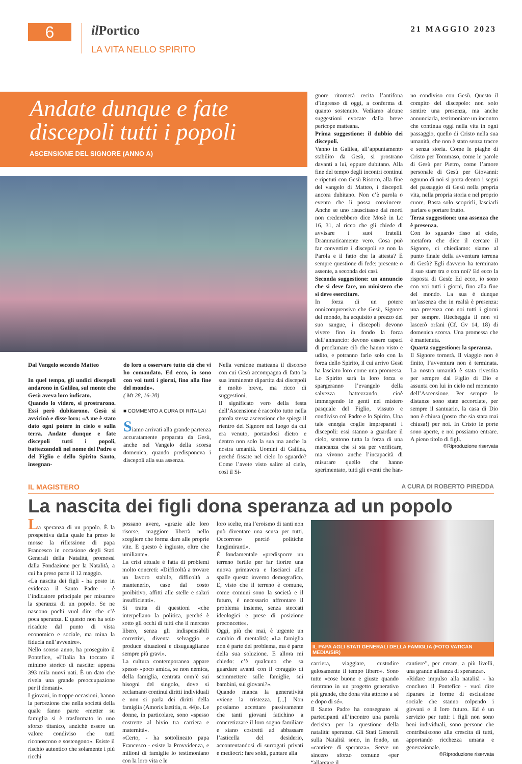6
il Portico
LA VITA NELLO SPIRITO
21 MAGGIO 2023
Andate dunque e fate discepoli tutti i popoli
ASCENSIONE DEL SIGNORE (ANNO A)
Dal Vangelo secondo Matteo
In quel tempo, gli undici discepoli andarono in Galilea, sul monte che Gesù aveva loro indicato.
Quando lo videro, si prostrarono. Essi però dubitarono. Gesù si avvicinò e disse loro: «A me è stato dato ogni potere in cielo e sulla terra. Andate dunque e fate discepoli tutti i popoli, battezzandoli nel nome del Padre e del Figlio e dello Spirito Santo, insegnan-
do loro a osservare tutto ciò che vi ho comandato. Ed ecco, io sono con voi tutti i giorni, fino alla fine del mondo».
( Mt 28, 16-20)
■ COMMENTO A CURA DI RITA LAI
Siamo arrivati alla grande partenza accuratamente preparata da Gesù, anche nel Vangelo della scorsa domenica, quando predisponeva i discepoli alla sua assenza.
Nella versione matteana il discorso con cui Gesù accompagna di fatto la sua imminente dipartita dai discepoli è molto breve, ma ricco di suggestioni.
Il significato vero della festa dell’Ascensione è raccolto tutto nella parola stessa ascensione che spiega il rientro del Signore nel luogo da cui era venuto, portandosi dietro e dentro non solo la sua ma anche la nostra umanità. Uomini di Galilea, perché fissate nel cielo lo sguardo? Come l’avete visto salire al cielo, così il Si-
gnore ritornerà recita l’antifona d’ingresso di oggi, a conferma di quanto sostenuto. Vediamo alcune suggestioni evocate dalla breve pericope matteana.
Prima suggestione: il dubbio dei discepoli.
Vanno in Galilea, all’appuntamento stabilito da Gesù, si prostrano davanti a lui, eppure dubitano. Alla fine del tempo degli incontri continui e ripetuti con Gesù Risorto, alla fine del vangelo di Matteo, i discepoli ancora dubitano. Non c’è parola o evento che li possa convincere. Anche se uno risuscitasse dai morti non crederebbero dice Mosè in Lc 16, 31, al ricco che gli chiede di avvisare i suoi fratelli. Drammaticamente vero. Cosa può far convertire i discepoli se non la Parola e il fatto che la attesta? È sempre questione di fede: presente o assente, a seconda dei casi.
Seconda suggestione: un annuncio che si deve fare, un ministero che si deve esercitare.
In forza di un potere onnicomprensivo che Gesù, Signore del mondo, ha acquisito a prezzo del suo sangue, i discepoli devono vivere fino in fondo la forza dell’annuncio: devono essere capaci di proclamare ciò che hanno visto e udito, e potranno farlo solo con la forza dello Spirito, il cui arrivo Gesù ha lasciato loro come una promessa. Lo Spirito sarà la loro forza e spargeranno l’evangelo della salvezza battezzando, cioè immergendo le genti nel mistero pasquale del Figlio, vissuto e condiviso col Padre e lo Spirito. Una tale energia coglie impreparati i discepoli: essi stanno a guardare il cielo, sentono tutta la forza di una mancanza che si sta per verificare, ma vivono anche l’incapacità di misurare quello che hanno sperimentato, tutti gli eventi che han-
no condiviso con Gesù. Questo il compito del discepolo: non solo sentire una presenza, ma anche annunciarla, testimoniare un incontro che continua oggi nella vita in ogni passaggio, quello di Cristo nella sua umanità, che non è stato senza tracce e senza storia. Come le piaghe di Cristo per Tommaso, come le parole di Gesù per Pietro, come l’amore personale di Gesù per Giovanni: ognuno di noi si porta dentro i segni del passaggio di Gesù nella propria vita, nella propria storia e nel proprio cuore. Basta solo scoprirli, lasciarli parlare e portare frutto.
Terza suggestione: una assenza che è presenza.
Con lo sguardo fisso al cielo, metafora che dice il cercare il Signore, ci chiediamo: siamo al punto finale della avventura terrena di Gesù? Egli davvero ha terminato il suo stare tra e con noi? Ed ecco la risposta di Gesù: Ed ecco, io sono con voi tutti i giorni, fino alla fine del mondo. La sua è dunque un’assenza che in realtà è presenza: una presenza con noi tutti i giorni per sempre. Riecheggia il non vi lascerò orfani (Cf. Gv 14, 18) di domenica scorsa. Una promessa che è mantenuta.
Quarta suggestione: la speranza.
Il Signore tornerà. Il viaggio non è finito, l’avventura non è terminata. La nostra umanità è stata rivestita per sempre dal Figlio di Dio e assunta con lui in cielo nel momento dell’Ascensione. Per sempre le distanze sono state accorciate, per sempre il santuario, la casa di Dio non è chiusa (posto che sia stata mai chiusa!) per noi. In Cristo le porte sono aperte, e noi possiamo entrare. A pieno titolo di figli.
©Riproduzione riservata
IL MAGISTERO A CURA DI ROBERTO PIREDDA
La nascita dei figli dona speranza ad un popolo
La speranza di un popolo. È la prospettiva dalla quale ha preso le mosse la riflessione di papa Francesco in occasione degli Stati Generali della Natalità, promossi dalla Fondazione per la Natalità, a cui ha preso parte il 12 maggio.
«La nascita dei figli - ha posto in evidenza il Santo Padre - è l’indicatore principale per misurare la speranza di un popolo. Se ne nascono pochi vuol dire che c’è poca speranza. E questo non ha solo ricadute dal punto di vista economico e sociale, ma mina la fiducia nell’avvenire».
Nello scorso anno, ha proseguito il Pontefice, «l’Italia ha toccato il minimo storico di nascite: appena 393 mila nuovi nati. È un dato che rivela una grande preoccupazione per il domani».
I giovani, in troppe occasioni, hanno la percezione che nella società della quale fanno parte «metter su famiglia si è trasformato in uno sforzo titanico, anziché essere un valore condiviso che tutti riconoscono e sostengono». Esiste il rischio autentico che solamente i più ricchi
possano avere, «grazie alle loro risorse, maggiore libertà nello scegliere che forma dare alle proprie vite. E questo è ingiusto, oltre che umiliante».
La crisi attuale è fatta di problemi molto concreti: «Difficoltà a trovare un lavoro stabile, difficoltà a mantenerlo, case dal costo proibitivo, affitti alle stelle e salari insufficienti».
Si tratta di questioni «che interpellano la politica, perché è sotto gli occhi di tutti che il mercato libero, senza gli indispensabili correttivi, diventa selvaggio e produce situazioni e disuguaglianze sempre più gravi».
La cultura contemporanea appare spesso «poco amica, se non nemica, della famiglia, centrata com’è sui bisogni del singolo, dove si reclamano continui diritti individuali e non si parla dei diritti della famiglia (Amoris laetitia, n. 44)». Le donne, in particolare, sono «spesso costrette al bivio tra carriera e maternità».
«Certo, - ha sottolineato papa Francesco - esiste la Provvidenza, e milioni di famiglie lo testimoniano con la loro vita e le
loro scelte, ma l’eroismo di tanti non può diventare una scusa per tutti. Occorrono perciò politiche lungimiranti».
È fondamentale «predisporre un terreno fertile per far fiorire una nuova primavera e lasciarci alle spalle questo inverno demografico. E, visto che il terreno è comune, come comuni sono la società e il futuro, è necessario affrontare il problema insieme, senza steccati ideologici e prese di posizione preconcette».
Oggi, più che mai, è urgente un cambio di mentalità: «La famiglia non è parte del problema, ma è parte della sua soluzione. E allora mi chiedo: c’è qualcuno che sa guardare avanti con il coraggio di scommettere sulle famiglie, sui bambini, sui giovani?».
Quando manca la generatività «viene la tristezza. [...] Non possiamo accettare passivamente che tanti giovani fatichino a concretizzare il loro sogno familiare e siano costretti ad abbassare l’asticella del desiderio, accontentandosi di surrogati privati e mediocri: fare soldi, puntare alla
IL PAPA AGLI STATI GENERALI DELLA FAMIGLIA (FOTO VATICAN MEDIA/SIR)
carriera, viaggiare, custodire gelosamente il tempo libero». Sono tutte «cose buone e giuste quando rientrano in un progetto generativo più grande, che dona vita attorno a sé e dopo di sé».
Il Santo Padre ha consegnato ai partecipanti all’incontro una parola decisiva per la questione della natalità: speranza. Gli Stati Generali sulla Natalità sono, in fondo, un «cantiere di speranza». Serve un sincero sforzo comune «per “allargare il
cantiere”, per creare, a più livelli, una grande alleanza di speranza».
«Ridare impulso alla natalità - ha concluso il Pontefice - vuol dire riparare le forme di esclusione sociale che stanno colpendo i giovani e il loro futuro. Ed è un servizio per tutti: i figli non sono beni individuali, sono persone che contribuiscono alla crescita di tutti, apportando ricchezza umana e generazionale.
©Riproduzione riservata